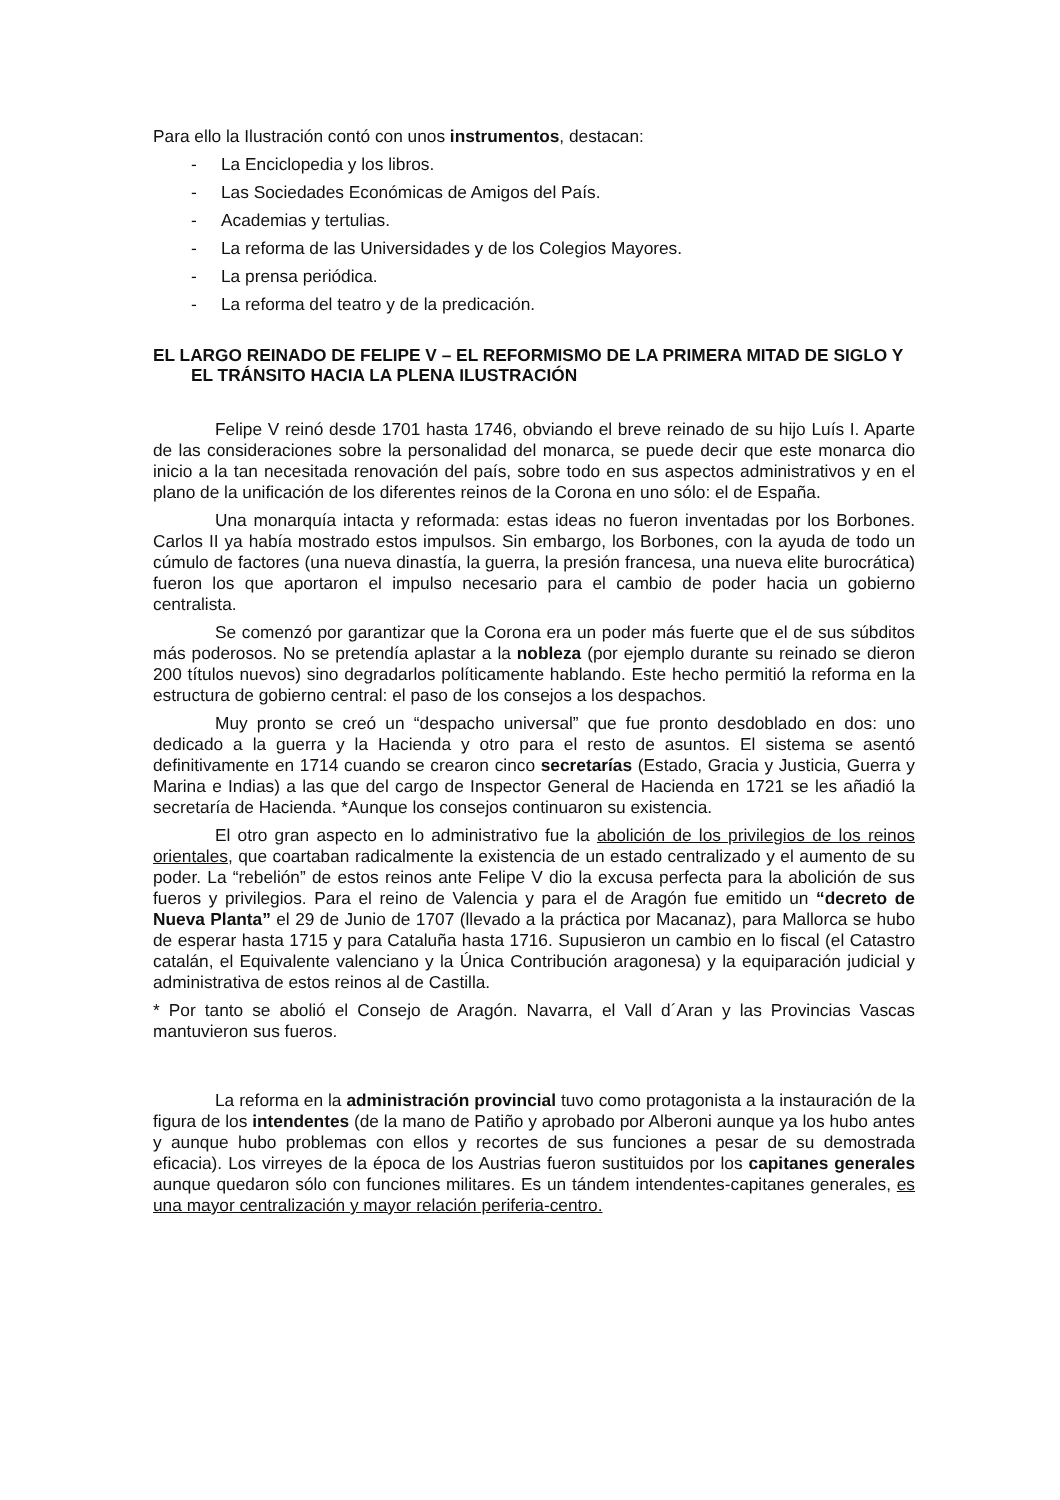Para ello la Ilustración contó con unos instrumentos, destacan:
- La Enciclopedia y los libros.
- Las Sociedades Económicas de Amigos del País.
- Academias y tertulias.
- La reforma de las Universidades y de los Colegios Mayores.
- La prensa periódica.
- La reforma del teatro y de la predicación.
EL LARGO REINADO DE FELIPE V – EL REFORMISMO DE LA PRIMERA MITAD DE SIGLO Y EL TRÁNSITO HACIA LA PLENA ILUSTRACIÓN
Felipe V reinó desde 1701 hasta 1746, obviando el breve reinado de su hijo Luís I. Aparte de las consideraciones sobre la personalidad del monarca, se puede decir que este monarca dio inicio a la tan necesitada renovación del país, sobre todo en sus aspectos administrativos y en el plano de la unificación de los diferentes reinos de la Corona en uno sólo: el de España.
Una monarquía intacta y reformada: estas ideas no fueron inventadas por los Borbones. Carlos II ya había mostrado estos impulsos. Sin embargo, los Borbones, con la ayuda de todo un cúmulo de factores (una nueva dinastía, la guerra, la presión francesa, una nueva elite burocrática) fueron los que aportaron el impulso necesario para el cambio de poder hacia un gobierno centralista.
Se comenzó por garantizar que la Corona era un poder más fuerte que el de sus súbditos más poderosos. No se pretendía aplastar a la nobleza (por ejemplo durante su reinado se dieron 200 títulos nuevos) sino degradarlos políticamente hablando. Este hecho permitió la reforma en la estructura de gobierno central: el paso de los consejos a los despachos.
Muy pronto se creó un “despacho universal” que fue pronto desdoblado en dos: uno dedicado a la guerra y la Hacienda y otro para el resto de asuntos. El sistema se asentó definitivamente en 1714 cuando se crearon cinco secretarías (Estado, Gracia y Justicia, Guerra y Marina e Indias) a las que del cargo de Inspector General de Hacienda en 1721 se les añadió la secretaría de Hacienda. *Aunque los consejos continuaron su existencia.
El otro gran aspecto en lo administrativo fue la abolición de los privilegios de los reinos orientales, que coartaban radicalmente la existencia de un estado centralizado y el aumento de su poder. La “rebelión” de estos reinos ante Felipe V dio la excusa perfecta para la abolición de sus fueros y privilegios. Para el reino de Valencia y para el de Aragón fue emitido un “decreto de Nueva Planta” el 29 de Junio de 1707 (llevado a la práctica por Macanaz), para Mallorca se hubo de esperar hasta 1715 y para Cataluña hasta 1716. Supusieron un cambio en lo fiscal (el Catastro catalán, el Equivalente valenciano y la Única Contribución aragonesa) y la equiparación judicial y administrativa de estos reinos al de Castilla.
* Por tanto se abolió el Consejo de Aragón. Navarra, el Vall d´Aran y las Provincias Vascas mantuvieron sus fueros.
La reforma en la administración provincial tuvo como protagonista a la instauración de la figura de los intendentes (de la mano de Patiño y aprobado por Alberoni aunque ya los hubo antes y aunque hubo problemas con ellos y recortes de sus funciones a pesar de su demostrada eficacia). Los virreyes de la época de los Austrias fueron sustituidos por los capitanes generales aunque quedaron sólo con funciones militares. Es un tándem intendentes-capitanes generales, es una mayor centralización y mayor relación periferia-centro.